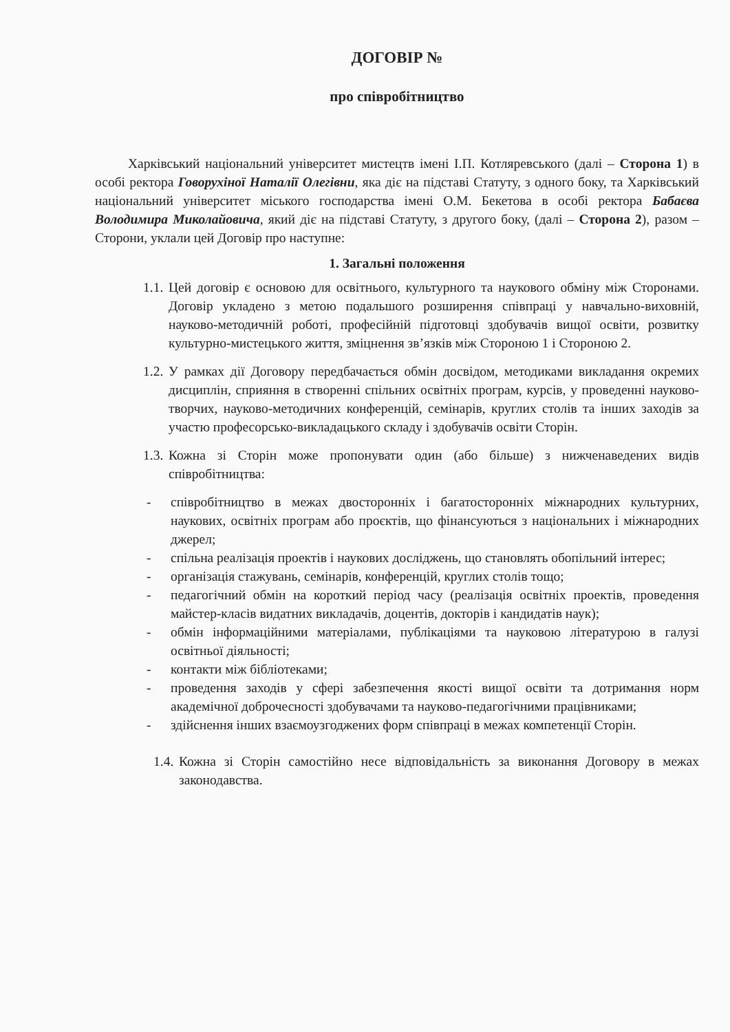ДОГОВІР №
про співробітництво
Харківський національний університет мистецтв імені І.П. Котляревського (далі – Сторона 1) в особі ректора Говорухіної Наталії Олегівни, яка діє на підставі Статуту, з одного боку, та Харківський національний університет міського господарства імені О.М. Бекетова в особі ректора Бабаєва Володимира Миколайовича, який діє на підставі Статуту, з другого боку, (далі – Сторона 2), разом – Сторони, уклали цей Договір про наступне:
1. Загальні положення
1.1.
Цей договір є основою для освітнього, культурного та наукового обміну між Сторонами. Договір укладено з метою подальшого розширення співпраці у навчально-виховній, науково-методичній роботі, професійній підготовці здобувачів вищої освіти, розвитку культурно-мистецького життя, зміцнення зв’язків між Стороною 1 і Стороною 2.
1.2.
У рамках дії Договору передбачається обмін досвідом, методиками викладання окремих дисциплін, сприяння в створенні спільних освітніх програм, курсів, у проведенні науково-творчих, науково-методичних конференцій, семінарів, круглих столів та інших заходів за участю професорсько-викладацького складу і здобувачів освіти Сторін.
1.3.
Кожна зі Сторін може пропонувати один (або більше) з нижченаведених видів співробітництва:
- співробітництво в межах двосторонніх і багатосторонніх міжнародних культурних, наукових, освітніх програм або проєктів, що фінансуються з національних і міжнародних джерел;
- спільна реалізація проектів і наукових досліджень, що становлять обопільний інтерес;
- організація стажувань, семінарів, конференцій, круглих столів тощо;
- педагогічний обмін на короткий період часу (реалізація освітніх проектів, проведення майстер-класів видатних викладачів, доцентів, докторів і кандидатів наук);
- обмін інформаційними матеріалами, публікаціями та науковою літературою в галузі освітньої діяльності;
- контакти між бібліотеками;
- проведення заходів у сфері забезпечення якості вищої освіти та дотримання норм академічної доброчесності здобувачами та науково-педагогічними працівниками;
- здійснення інших взаємоузгоджених форм співпраці в межах компетенції Сторін.
1.4.
Кожна зі Сторін самостійно несе відповідальність за виконання Договору в межах законодавства.